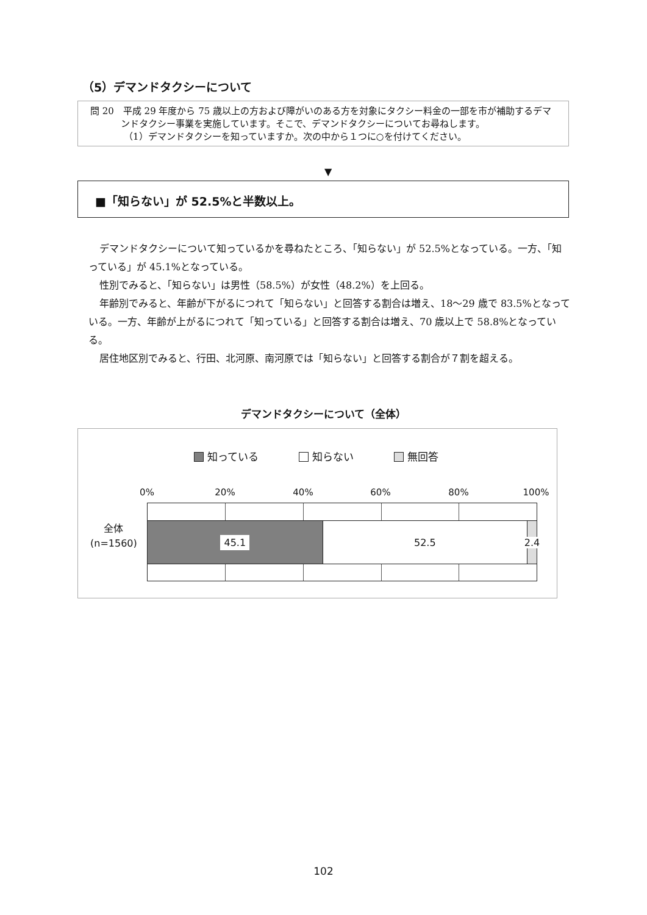（5）デマンドタクシーについて
問 20　平成 29 年度から 75 歳以上の方および障がいのある方を対象にタクシー料金の一部を市が補助するデマンドタクシー事業を実施しています。そこで、デマンドタクシーについてお尋ねします。
（1）デマンドタクシーを知っていますか。次の中から１つに○を付けてください。
▼
■「知らない」が 52.5%と半数以上。
デマンドタクシーについて知っているかを尋ねたところ、「知らない」が 52.5%となっている。一方、「知っている」が 45.1%となっている。
性別でみると、「知らない」は男性（58.5%）が女性（48.2%）を上回る。
年齢別でみると、年齢が下がるにつれて「知らない」と回答する割合は増え、18～29 歳で 83.5%となっている。一方、年齢が上がるにつれて「知っている」と回答する割合は増え、70 歳以上で 58.8%となっている。
居住地区別でみると、行田、北河原、南河原では「知らない」と回答する割合が７割を超える。
デマンドタクシーについて（全体）
知っている 知らない 無回答
0% 20% 40% 60% 80% 100%
全体
(n=1560)
45.1
52.5 2.4
102